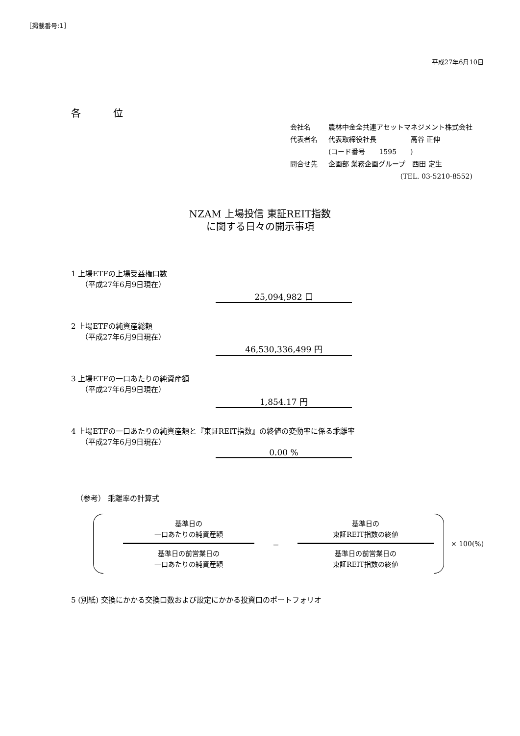［掲載番号:1］
平成27年6月10日
各 位
| 会社名 | 農林中金全共連アセットマネジメント株式会社 |
| 代表者名 | 代表取締役社長 高谷 正伸 |
| | (コード番号 1595 ) |
| 問合せ先 | 企画部 業務企画グループ 西田 定生 |
| | (TEL. 03-5210-8552) |
NZAM 上場投信 東証REIT指数
に関する日々の開示事項
1 上場ETFの上場受益権口数
（平成27年6月9日現在）
25,094,982 口
2 上場ETFの純資産総額
（平成27年6月9日現在）
46,530,336,499 円
3 上場ETFの一口あたりの純資産額
（平成27年6月9日現在）
1,854.17 円
4 上場ETFの一口あたりの純資産額と『東証REIT指数』の終値の変動率に係る乖離率
（平成27年6月9日現在）
0.00 %
（参考） 乖離率の計算式
基準日の
一口あたりの純資産額
基準日の前営業日の
一口あたりの純資産額
－
基準日の
東証REIT指数の終値
基準日の前営業日の
東証REIT指数の終値
× 100(%)
5 (別紙) 交換にかかる交換口数および設定にかかる投資口のポートフォリオ